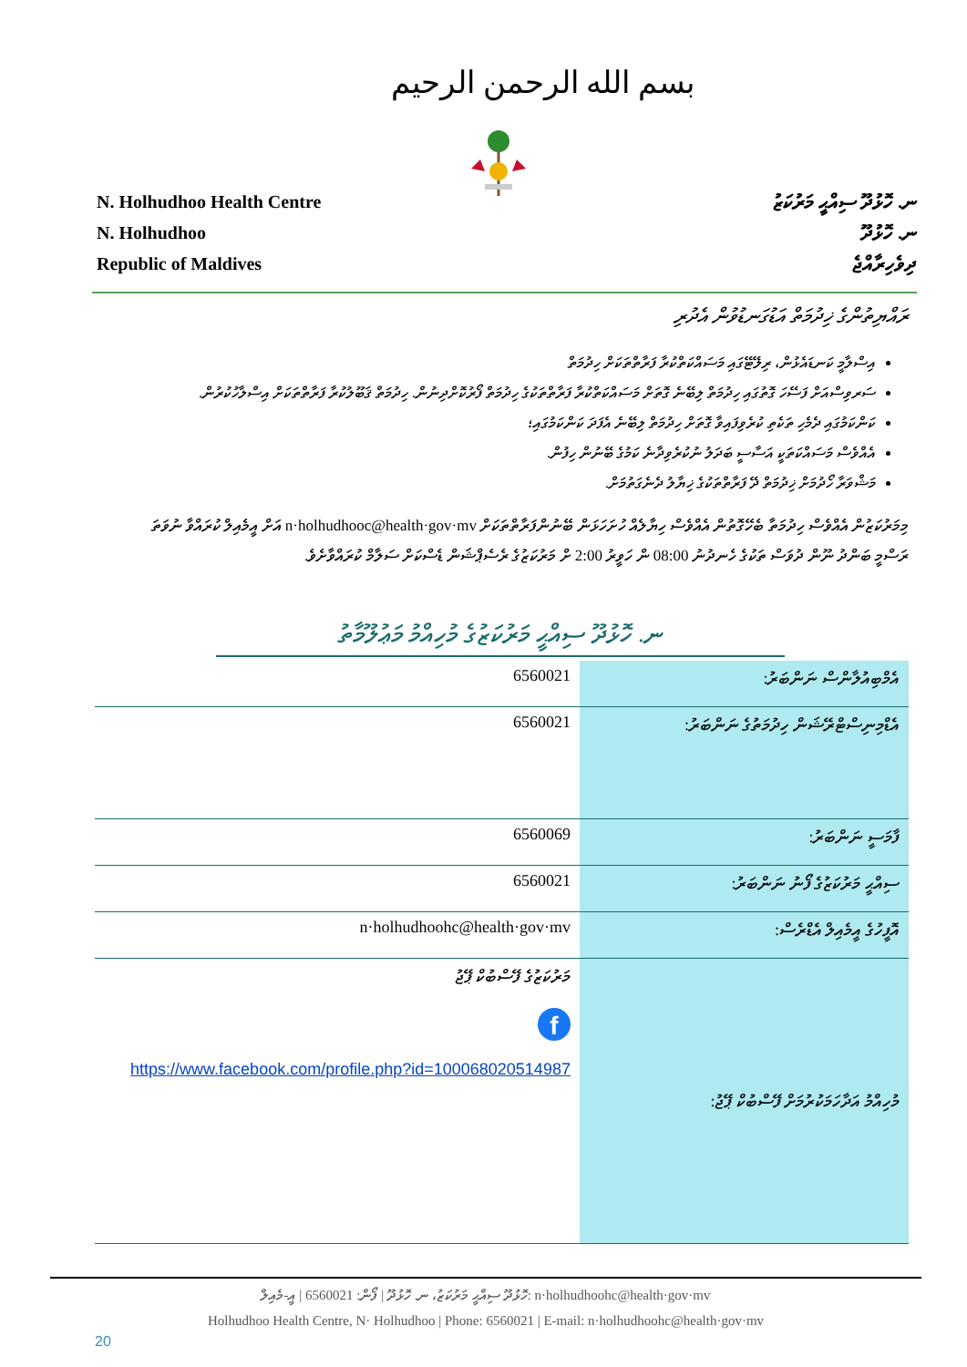بسم الله الرحمن الرحيم
N. Holhudhoo Health Centre
N. Holhudhoo
Republic of Maldives
ނ. ހޮޅުދޫ ސިއްޙީ މަރުކަޒު
ނ. ހޮޅުދޫ
ދިވެހިރާއްޖެ
ރައްޔިތުންގެ ޚިދުމަތް އަޑުގަނޑުވުން އެދުރި
އިސްލާމީ ކަނޑައެޅުން، ރިލޭޓޭގައި މަސައްކަތްކުރާ ފަރާތްތަކަށް ހިދުމަތް
ސަރވިސްއަށް ފަސޭހަ ގޮތުގައި ހިދުމަތް ލިބޭނެ ގޮތަށް މަސައްކަތްކުރާ ފަރާތްތަކުގެ ހިދުމަތް ފޯރުކޮށްދިނުން. ހިދުމަތް ޤަބޫލުކުރާ ފަރާތްތަކަށް އިސްލާހުކުރުން.
ކަންކަމުގައި ދެމެހި ތަކެތި ކުރެވިފައިވާ ގޮތަށް ހިދުމަތް ލިބޭނެ އެފަދަ ކަންކަމުގައި؛
އެއްވެސް މަސައްކަތަކީ އަސާސީ ބަދަލު ނުކުރެވިދާނެ ކަމުގެ ބޭނުން ހިފުން.
މަޝްވަރާ ހޯދުމަށް ޚިދުމަތް ދޭ ފަރާތްތަކުގެ ޚިޔާލު ދެނެގަތުމަށް.
މިމަރުކަޒުން އެއްވެސް ހިދުމަތާ ބެހޭގޮތުން އެއްވެސް ހިޔާލެއް ހުށަހަޅަން ބޭނުންފަރާތްތަކަށް n·holhudhooc@health·gov·mv އަށް އީމެއިލް ކުރައްވާ ނުވަތަ ރަސްމީ ބަންދު ނޫން ދުވަސް ތަކުގެ ހެނދުނު 08:00 ން ހަވީރު 2:00 ށް މަރުކަޒުގެ ރެސެޕްޝަން ޑެސްކަށް ސަލާމް ކުރައްވާށެވެ.
ނ. ހޮޅުދޫ ސިއްޙީ މަރުކަޒުގެ މުހިއްމު މަޢުލޫމާތު
| 6560021 | އެމްބިއުލާންސް ނަންބަރު: |
| 6560021 | އެޑްމިނިސްޓްރޭޝަން ހިދުމަތުގެ ނަންބަރު: |
| 6560069 | ފާމަސީ ނަންބަރު: |
| 6560021 | ސިއްޙީ މަރުކަޒުގެ ފޯނު ނަންބަރު: |
| n·holhudhoohc@health·gov·mv | އޮފީހުގެ އީމެއިލް އެޑްރެސް: |
| މަރުކަޒުގެ ފޭސްބުކް ޕޭޖު f https://www.facebook.com/profile.php?id=100068020514987 | މުހިއްމު އަދާހަމަކުރުމަށް ފޭސްބުކް ޕޭޖު: |
ހޮޅުދޫ ސިއްޙީ މަރުކަޒު، ނ. ހޮޅުދޫ | ފޯން: 6560021 | އީ-މެއިލް: n·holhudhoohc@health·gov·mv
Holhudhoo Health Centre, N· Holhudhoo | Phone: 6560021 | E-mail: n·holhudhoohc@health·gov·mv
20